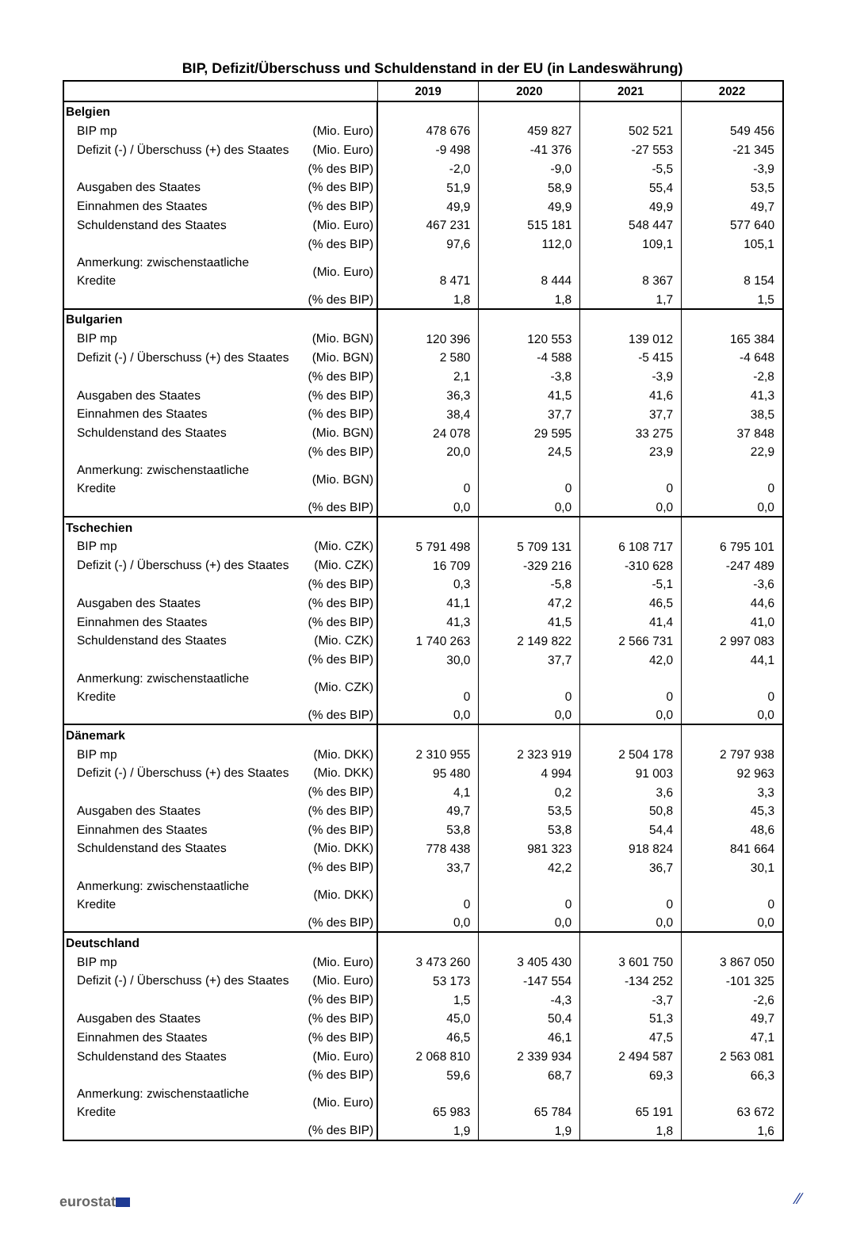BIP, Defizit/Überschuss und Schuldenstand in der EU (in Landeswährung)
| | | 2019 | 2020 | 2021 | 2022 |
| --- | --- | --- | --- | --- | --- |
| Belgien | | | | | |
| BIP mp | (Mio. Euro) | 478 676 | 459 827 | 502 521 | 549 456 |
| Defizit (-) / Überschuss (+) des Staates | (Mio. Euro) | -9 498 | -41 376 | -27 553 | -21 345 |
| | (% des BIP) | -2,0 | -9,0 | -5,5 | -3,9 |
| Ausgaben des Staates | (% des BIP) | 51,9 | 58,9 | 55,4 | 53,5 |
| Einnahmen des Staates | (% des BIP) | 49,9 | 49,9 | 49,9 | 49,7 |
| Schuldenstand des Staates | (Mio. Euro) | 467 231 | 515 181 | 548 447 | 577 640 |
| | (% des BIP) | 97,6 | 112,0 | 109,1 | 105,1 |
| Anmerkung: zwischenstaatliche Kredite | (Mio. Euro) | 8 471 | 8 444 | 8 367 | 8 154 |
| | (% des BIP) | 1,8 | 1,8 | 1,7 | 1,5 |
| Bulgarien | | | | | |
| BIP mp | (Mio. BGN) | 120 396 | 120 553 | 139 012 | 165 384 |
| Defizit (-) / Überschuss (+) des Staates | (Mio. BGN) | 2 580 | -4 588 | -5 415 | -4 648 |
| | (% des BIP) | 2,1 | -3,8 | -3,9 | -2,8 |
| Ausgaben des Staates | (% des BIP) | 36,3 | 41,5 | 41,6 | 41,3 |
| Einnahmen des Staates | (% des BIP) | 38,4 | 37,7 | 37,7 | 38,5 |
| Schuldenstand des Staates | (Mio. BGN) | 24 078 | 29 595 | 33 275 | 37 848 |
| | (% des BIP) | 20,0 | 24,5 | 23,9 | 22,9 |
| Anmerkung: zwischenstaatliche Kredite | (Mio. BGN) | 0 | 0 | 0 | 0 |
| | (% des BIP) | 0,0 | 0,0 | 0,0 | 0,0 |
| Tschechien | | | | | |
| BIP mp | (Mio. CZK) | 5 791 498 | 5 709 131 | 6 108 717 | 6 795 101 |
| Defizit (-) / Überschuss (+) des Staates | (Mio. CZK) | 16 709 | -329 216 | -310 628 | -247 489 |
| | (% des BIP) | 0,3 | -5,8 | -5,1 | -3,6 |
| Ausgaben des Staates | (% des BIP) | 41,1 | 47,2 | 46,5 | 44,6 |
| Einnahmen des Staates | (% des BIP) | 41,3 | 41,5 | 41,4 | 41,0 |
| Schuldenstand des Staates | (Mio. CZK) | 1 740 263 | 2 149 822 | 2 566 731 | 2 997 083 |
| | (% des BIP) | 30,0 | 37,7 | 42,0 | 44,1 |
| Anmerkung: zwischenstaatliche Kredite | (Mio. CZK) | 0 | 0 | 0 | 0 |
| | (% des BIP) | 0,0 | 0,0 | 0,0 | 0,0 |
| Dänemark | | | | | |
| BIP mp | (Mio. DKK) | 2 310 955 | 2 323 919 | 2 504 178 | 2 797 938 |
| Defizit (-) / Überschuss (+) des Staates | (Mio. DKK) | 95 480 | 4 994 | 91 003 | 92 963 |
| | (% des BIP) | 4,1 | 0,2 | 3,6 | 3,3 |
| Ausgaben des Staates | (% des BIP) | 49,7 | 53,5 | 50,8 | 45,3 |
| Einnahmen des Staates | (% des BIP) | 53,8 | 53,8 | 54,4 | 48,6 |
| Schuldenstand des Staates | (Mio. DKK) | 778 438 | 981 323 | 918 824 | 841 664 |
| | (% des BIP) | 33,7 | 42,2 | 36,7 | 30,1 |
| Anmerkung: zwischenstaatliche Kredite | (Mio. DKK) | 0 | 0 | 0 | 0 |
| | (% des BIP) | 0,0 | 0,0 | 0,0 | 0,0 |
| Deutschland | | | | | |
| BIP mp | (Mio. Euro) | 3 473 260 | 3 405 430 | 3 601 750 | 3 867 050 |
| Defizit (-) / Überschuss (+) des Staates | (Mio. Euro) | 53 173 | -147 554 | -134 252 | -101 325 |
| | (% des BIP) | 1,5 | -4,3 | -3,7 | -2,6 |
| Ausgaben des Staates | (% des BIP) | 45,0 | 50,4 | 51,3 | 49,7 |
| Einnahmen des Staates | (% des BIP) | 46,5 | 46,1 | 47,5 | 47,1 |
| Schuldenstand des Staates | (Mio. Euro) | 2 068 810 | 2 339 934 | 2 494 587 | 2 563 081 |
| | (% des BIP) | 59,6 | 68,7 | 69,3 | 66,3 |
| Anmerkung: zwischenstaatliche Kredite | (Mio. Euro) | 65 983 | 65 784 | 65 191 | 63 672 |
| | (% des BIP) | 1,9 | 1,9 | 1,8 | 1,6 |
eurostat ⁄⁄